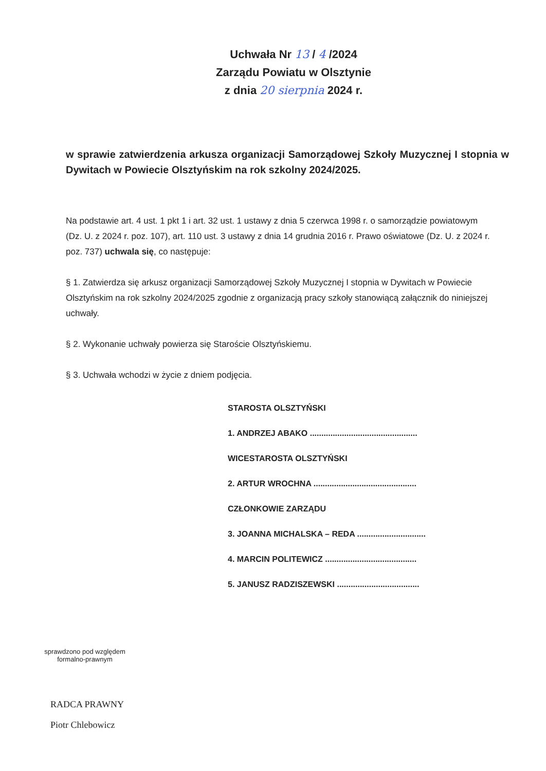Uchwała Nr 13 / 4 /2024
Zarządu Powiatu w Olsztynie
z dnia 20 sierpnia 2024 r.
w sprawie zatwierdzenia arkusza organizacji Samorządowej Szkoły Muzycznej I stopnia w Dywitach w Powiecie Olsztyńskim na rok szkolny 2024/2025.
Na podstawie art. 4 ust. 1 pkt 1 i art. 32 ust. 1 ustawy z dnia 5 czerwca 1998 r. o samorządzie powiatowym (Dz. U. z 2024 r. poz. 107), art. 110 ust. 3 ustawy z dnia 14 grudnia 2016 r. Prawo oświatowe (Dz. U. z 2024 r. poz. 737) uchwala się, co następuje:
§ 1. Zatwierdza się arkusz organizacji Samorządowej Szkoły Muzycznej I stopnia w Dywitach w Powiecie Olsztyńskim na rok szkolny 2024/2025 zgodnie z organizacją pracy szkoły stanowiącą załącznik do niniejszej uchwały.
§ 2. Wykonanie uchwały powierza się Staroście Olsztyńskiemu.
§ 3. Uchwała wchodzi w życie z dniem podjęcia.
STAROSTA OLSZTYŃSKI
1. ANDRZEJ ABAKO ...............................................
WICESTAROSTA OLSZTYŃSKI
2. ARTUR WROCHNA .............................................
CZŁONKOWIE ZARZĄDU
3. JOANNA MICHALSKA – REDA ..............................
4. MARCIN POLITEWICZ ........................................
5. JANUSZ RADZISZEWSKI ....................................
sprawdzono pod względem formalno-prawnym
RADCA PRAWNY
Piotr Chlebowicz